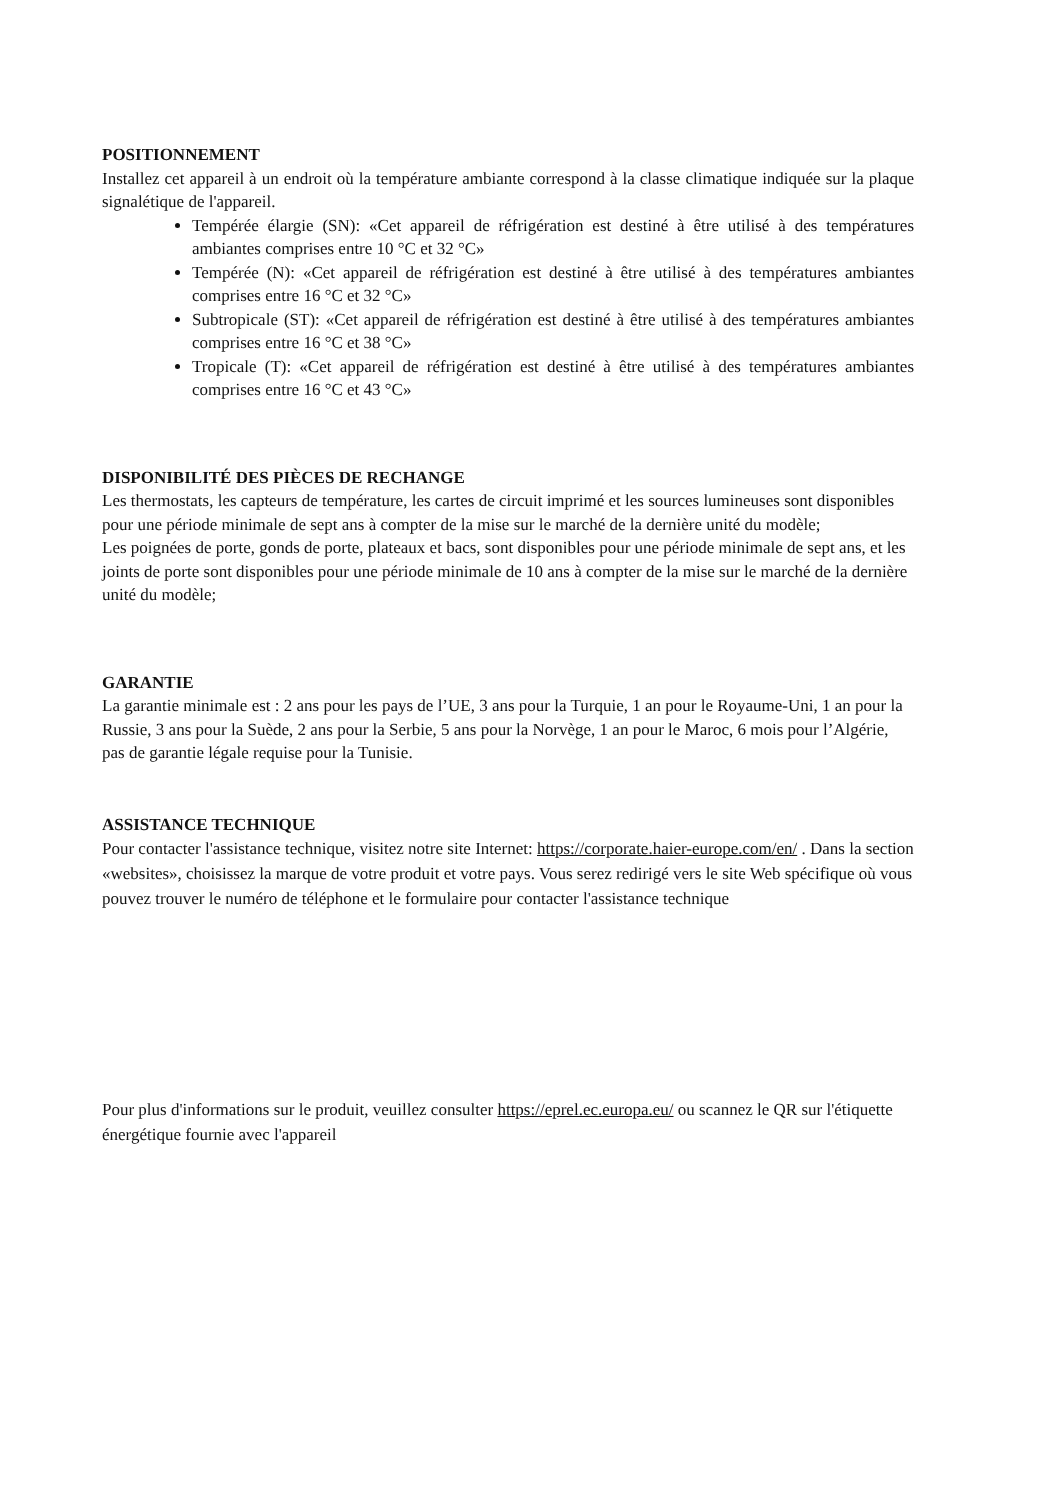POSITIONNEMENT
Installez cet appareil à un endroit où la température ambiante correspond à la classe climatique indiquée sur la plaque signalétique de l'appareil.
Tempérée élargie (SN): «Cet appareil de réfrigération est destiné à être utilisé à des températures ambiantes comprises entre 10 °C et 32 °C»
Tempérée (N): «Cet appareil de réfrigération est destiné à être utilisé à des températures ambiantes comprises entre 16 °C et 32 °C»
Subtropicale (ST): «Cet appareil de réfrigération est destiné à être utilisé à des températures ambiantes comprises entre 16 °C et 38 °C»
Tropicale (T): «Cet appareil de réfrigération est destiné à être utilisé à des températures ambiantes comprises entre 16 °C et 43 °C»
DISPONIBILITÉ DES PIÈCES DE RECHANGE
Les thermostats, les capteurs de température, les cartes de circuit imprimé et les sources lumineuses sont disponibles pour une période minimale de sept ans à compter de la mise sur le marché de la dernière unité du modèle;
Les poignées de porte, gonds de porte, plateaux et bacs, sont disponibles pour une période minimale de sept ans, et les joints de porte sont disponibles pour une période minimale de 10 ans à compter de la mise sur le marché de la dernière unité du modèle;
GARANTIE
La garantie minimale est : 2 ans pour les pays de l’UE, 3 ans pour la Turquie, 1 an pour le Royaume-Uni, 1 an pour la Russie, 3 ans pour la Suède, 2 ans pour la Serbie, 5 ans pour la Norvège, 1 an pour le Maroc, 6 mois pour l’Algérie, pas de garantie légale requise pour la Tunisie.
ASSISTANCE TECHNIQUE
Pour contacter l'assistance technique, visitez notre site Internet: https://corporate.haier-europe.com/en/ . Dans la section «websites», choisissez la marque de votre produit et votre pays. Vous serez redirigé vers le site Web spécifique où vous pouvez trouver le numéro de téléphone et le formulaire pour contacter l'assistance technique
Pour plus d'informations sur le produit, veuillez consulter https://eprel.ec.europa.eu/ ou scannez le QR sur l'étiquette énergétique fournie avec l'appareil